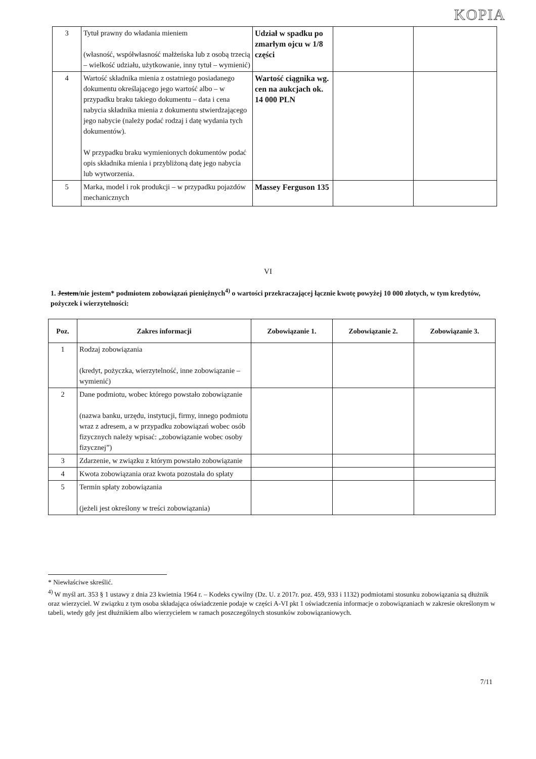KOPIA
| 3 | Tytuł prawny do władania mieniem (własność, współwłasność małżeńska lub z osobą trzecią – wielkość udziału, użytkowanie, inny tytuł – wymienić) | Udział w spadku po zmarłym ojcu w 1/8 części | | |
| 4 | Wartość składnika mienia z ostatniego posiadanego dokumentu określającego jego wartość albo – w przypadku braku takiego dokumentu – data i cena nabycia składnika mienia z dokumentu stwierdzającego jego nabycie (należy podać rodzaj i datę wydania tych dokumentów). W przypadku braku wymienionych dokumentów podać opis składnika mienia i przybliżoną datę jego nabycia lub wytworzenia. | Wartość ciągnika wg. cen na aukcjach ok. 14 000 PLN | | |
| 5 | Marka, model i rok produkcji – w przypadku pojazdów mechanicznych | Massey Ferguson 135 | | |
VI
1. Jestem/nie jestem* podmiotem zobowiązań pieniężnych<sup>4)</sup> o wartości przekraczającej łącznie kwotę powyżej 10 000 złotych, w tym kredytów, pożyczek i wierzytelności:
| Poz. | Zakres informacji | Zobowiązanie 1. | Zobowiązanie 2. | Zobowiązanie 3. |
| --- | --- | --- | --- | --- |
| 1 | Rodzaj zobowiązania (kredyt, pożyczka, wierzytelność, inne zobowiązanie – wymienić) | | | |
| 2 | Dane podmiotu, wobec którego powstało zobowiązanie (nazwa banku, urzędu, instytucji, firmy, innego podmiotu wraz z adresem, a w przypadku zobowiązań wobec osób fizycznych należy wpisać: „zobowiązanie wobec osoby fizycznej”) | | | |
| 3 | Zdarzenie, w związku z którym powstało zobowiązanie | | | |
| 4 | Kwota zobowiązania oraz kwota pozostała do spłaty | | | |
| 5 | Termin spłaty zobowiązania (jeżeli jest określony w treści zobowiązania) | | | |
* Niewłaściwe skreślić.
<sup>4)</sup> W myśl art. 353 § 1 ustawy z dnia 23 kwietnia 1964 r. – Kodeks cywilny (Dz. U. z 2017r. poz. 459, 933 i 1132) podmiotami stosunku zobowiązania są dłużnik oraz wierzyciel. W związku z tym osoba składająca oświadczenie podaje w części A-VI pkt 1 oświadczenia informacje o zobowiązaniach w zakresie określonym w tabeli, wtedy gdy jest dłużnikiem albo wierzycielem w ramach poszczególnych stosunków zobowiązaniowych.
7/11